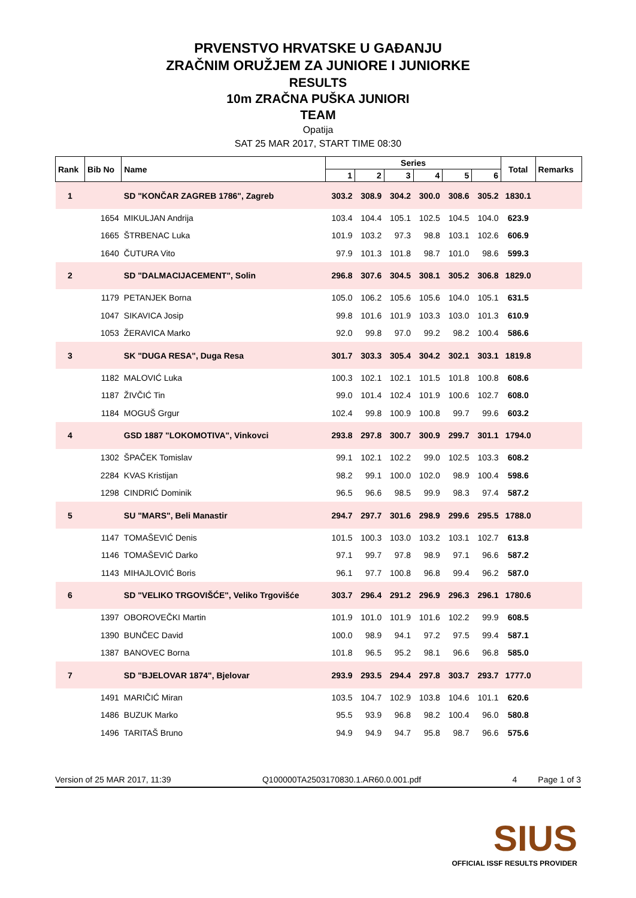PRVENSTVO HRVATSKE U GAĐANJU
ZRAČNIM ORUŽJEM ZA JUNIORE I JUNIORKE
RESULTS
10m ZRAČNA PUŠKA JUNIORI
TEAM
Opatija
SAT 25 MAR 2017, START TIME 08:30
| Rank | Bib No | Name | Series | | | | | | Total | Remarks |
| --- | --- | --- | --- | --- | --- | --- | --- | --- | --- | --- |
| | | | 1 | 2 | 3 | 4 | 5 | 6 | | |
| 1 | | SD "KONČAR ZAGREB 1786", Zagreb | 303.2 | 308.9 | 304.2 | 300.0 | 308.6 | 305.2 | 1830.1 | |
| | 1654 | MIKULJAN Andrija | 103.4 | 104.4 | 105.1 | 102.5 | 104.5 | 104.0 | 623.9 | |
| | 1665 | ŠTRBENAC Luka | 101.9 | 103.2 | 97.3 | 98.8 | 103.1 | 102.6 | 606.9 | |
| | 1640 | ČUTURA Vito | 97.9 | 101.3 | 101.8 | 98.7 | 101.0 | 98.6 | 599.3 | |
| 2 | | SD "DALMACIJACEMENT", Solin | 296.8 | 307.6 | 304.5 | 308.1 | 305.2 | 306.8 | 1829.0 | |
| | 1179 | PETANJEK Borna | 105.0 | 106.2 | 105.6 | 105.6 | 104.0 | 105.1 | 631.5 | |
| | 1047 | SIKAVICA Josip | 99.8 | 101.6 | 101.9 | 103.3 | 103.0 | 101.3 | 610.9 | |
| | 1053 | ŽERAVICA Marko | 92.0 | 99.8 | 97.0 | 99.2 | 98.2 | 100.4 | 586.6 | |
| 3 | | SK "DUGA RESA", Duga Resa | 301.7 | 303.3 | 305.4 | 304.2 | 302.1 | 303.1 | 1819.8 | |
| | 1182 | MALOVIĆ Luka | 100.3 | 102.1 | 102.1 | 101.5 | 101.8 | 100.8 | 608.6 | |
| | 1187 | ŽIVČIĆ Tin | 99.0 | 101.4 | 102.4 | 101.9 | 100.6 | 102.7 | 608.0 | |
| | 1184 | MOGUŠ Grgur | 102.4 | 99.8 | 100.9 | 100.8 | 99.7 | 99.6 | 603.2 | |
| 4 | | GSD 1887 "LOKOMOTIVA", Vinkovci | 293.8 | 297.8 | 300.7 | 300.9 | 299.7 | 301.1 | 1794.0 | |
| | 1302 | ŠPAČEK Tomislav | 99.1 | 102.1 | 102.2 | 99.0 | 102.5 | 103.3 | 608.2 | |
| | 2284 | KVAS Kristijan | 98.2 | 99.1 | 100.0 | 102.0 | 98.9 | 100.4 | 598.6 | |
| | 1298 | CINDRIĆ Dominik | 96.5 | 96.6 | 98.5 | 99.9 | 98.3 | 97.4 | 587.2 | |
| 5 | | SU "MARS", Beli Manastir | 294.7 | 297.7 | 301.6 | 298.9 | 299.6 | 295.5 | 1788.0 | |
| | 1147 | TOMAŠEVIĆ Denis | 101.5 | 100.3 | 103.0 | 103.2 | 103.1 | 102.7 | 613.8 | |
| | 1146 | TOMAŠEVIĆ Darko | 97.1 | 99.7 | 97.8 | 98.9 | 97.1 | 96.6 | 587.2 | |
| | 1143 | MIHAJLOVIĆ Boris | 96.1 | 97.7 | 100.8 | 96.8 | 99.4 | 96.2 | 587.0 | |
| 6 | | SD "VELIKO TRGOVIŠĆE", Veliko Trgovišće | 303.7 | 296.4 | 291.2 | 296.9 | 296.3 | 296.1 | 1780.6 | |
| | 1397 | OBOROVEČKI Martin | 101.9 | 101.0 | 101.9 | 101.6 | 102.2 | 99.9 | 608.5 | |
| | 1390 | BUNČEC David | 100.0 | 98.9 | 94.1 | 97.2 | 97.5 | 99.4 | 587.1 | |
| | 1387 | BANOVEC Borna | 101.8 | 96.5 | 95.2 | 98.1 | 96.6 | 96.8 | 585.0 | |
| 7 | | SD "BJELOVAR 1874", Bjelovar | 293.9 | 293.5 | 294.4 | 297.8 | 303.7 | 293.7 | 1777.0 | |
| | 1491 | MARIČIĆ Miran | 103.5 | 104.7 | 102.9 | 103.8 | 104.6 | 101.1 | 620.6 | |
| | 1486 | BUZUK Marko | 95.5 | 93.9 | 96.8 | 98.2 | 100.4 | 96.0 | 580.8 | |
| | 1496 | TARITAŠ Bruno | 94.9 | 94.9 | 94.7 | 95.8 | 98.7 | 96.6 | 575.6 | |
Version of 25 MAR 2017, 11:39 Q100000TA2503170830.1.AR60.0.001.pdf 4 Page 1 of 3
SIUS
OFFICIAL ISSF RESULTS PROVIDER